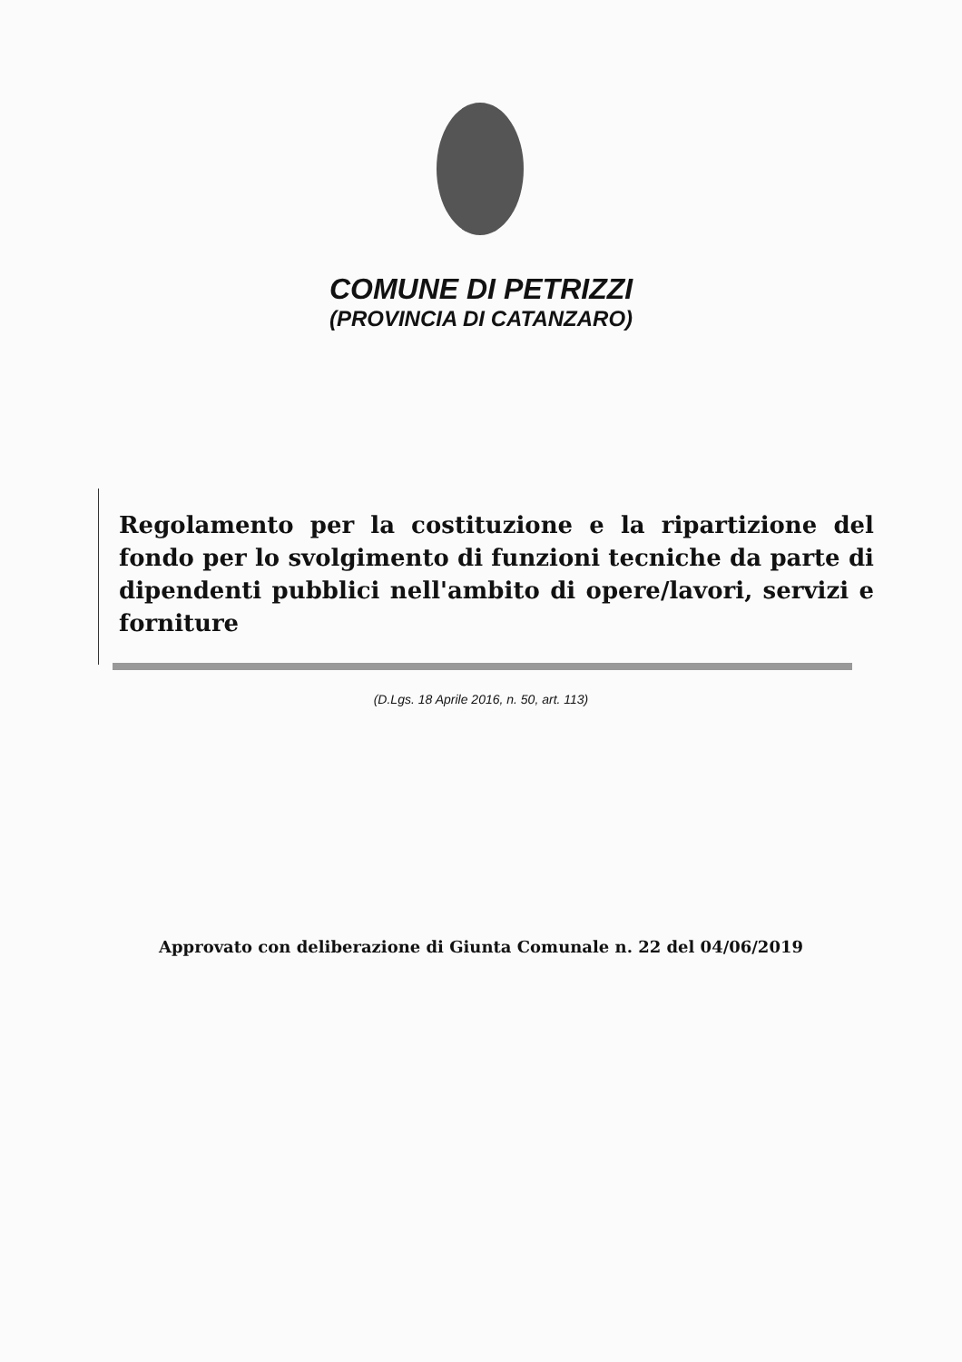COMUNE DI PETRIZZI
(PROVINCIA DI CATANZARO)
Regolamento per la costituzione e la ripartizione del fondo per lo svolgimento di funzioni tecniche da parte di dipendenti pubblici nell'ambito di opere/lavori, servizi e forniture
(D.Lgs. 18 Aprile 2016, n. 50, art. 113)
Approvato con deliberazione di Giunta Comunale n. 22 del 04/06/2019